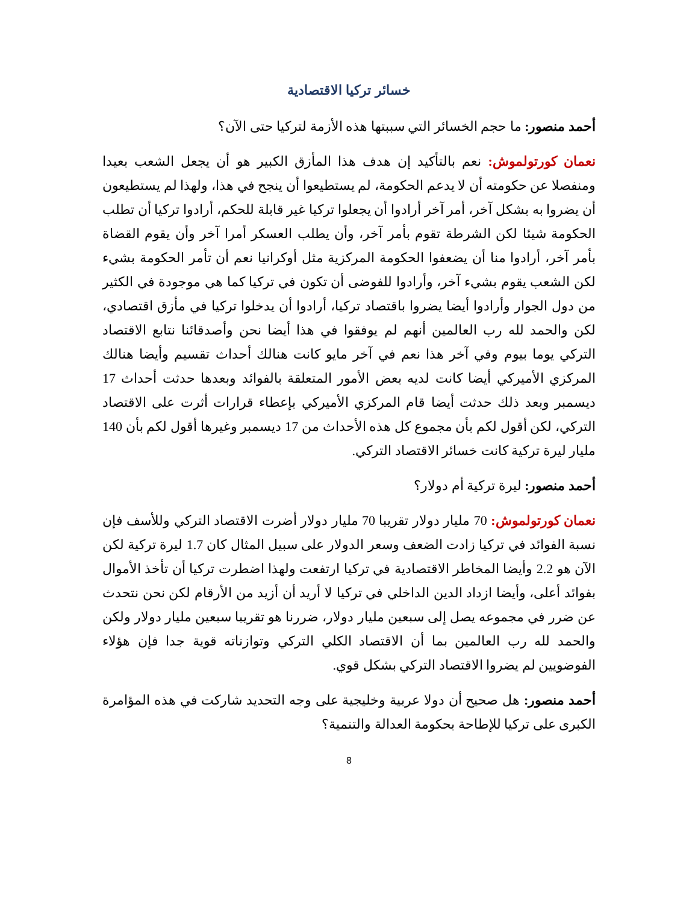خسائر تركيا الاقتصادية
أحمد منصور: ما حجم الخسائر التي سببتها هذه الأزمة لتركيا حتى الآن؟
نعمان كورتولموش: نعم بالتأكيد إن هدف هذا المأزق الكبير هو أن يجعل الشعب بعيدا ومنفصلا عن حكومته أن لا يدعم الحكومة، لم يستطيعوا أن ينجح في هذا، ولهذا لم يستطيعون أن يضروا به بشكل آخر، أمر آخر أرادوا أن يجعلوا تركيا غير قابلة للحكم، أرادوا تركيا أن تطلب الحكومة شيئا لكن الشرطة تقوم بأمر آخر، وأن يطلب العسكر أمرا آخر وأن يقوم القضاة بأمر آخر، أرادوا منا أن يضعفوا الحكومة المركزية مثل أوكرانيا نعم أن تأمر الحكومة بشيء لكن الشعب يقوم بشيء آخر، وأرادوا للفوضى أن تكون في تركيا كما هي موجودة في الكثير من دول الجوار وأرادوا أيضا يضروا باقتصاد تركيا، أرادوا أن يدخلوا تركيا في مأزق اقتصادي، لكن والحمد لله رب العالمين أنهم لم يوفقوا في هذا أيضا نحن وأصدقائنا نتابع الاقتصاد التركي يوما بيوم وفي آخر هذا نعم في آخر مايو كانت هنالك أحداث تقسيم وأيضا هنالك المركزي الأميركي أيضا كانت لديه بعض الأمور المتعلقة بالفوائد وبعدها حدثت أحداث 17 ديسمبر وبعد ذلك حدثت أيضا قام المركزي الأميركي بإعطاء قرارات أثرت على الاقتصاد التركي، لكن أقول لكم بأن مجموع كل هذه الأحداث من 17 ديسمبر وغيرها أقول لكم بأن 140 مليار ليرة تركية كانت خسائر الاقتصاد التركي.
أحمد منصور: ليرة تركية أم دولار؟
نعمان كورتولموش: 70 مليار دولار تقريبا 70 مليار دولار أضرت الاقتصاد التركي وللأسف فإن نسبة الفوائد في تركيا زادت الضعف وسعر الدولار على سبيل المثال كان 1.7 ليرة تركية لكن الآن هو 2.2 وأيضا المخاطر الاقتصادية في تركيا ارتفعت ولهذا اضطرت تركيا أن تأخذ الأموال بفوائد أعلى، وأيضا ازداد الدين الداخلي في تركيا لا أريد أن أزيد من الأرقام لكن نحن نتحدث عن ضرر في مجموعه يصل إلى سبعين مليار دولار، ضررنا هو تقريبا سبعين مليار دولار ولكن والحمد لله رب العالمين بما أن الاقتصاد الكلي التركي وتوازناته قوية جدا فإن هؤلاء الفوضويين لم يضروا الاقتصاد التركي بشكل قوي.
أحمد منصور: هل صحيح أن دولا عربية وخليجية على وجه التحديد شاركت في هذه المؤامرة الكبرى على تركيا للإطاحة بحكومة العدالة والتنمية؟
8